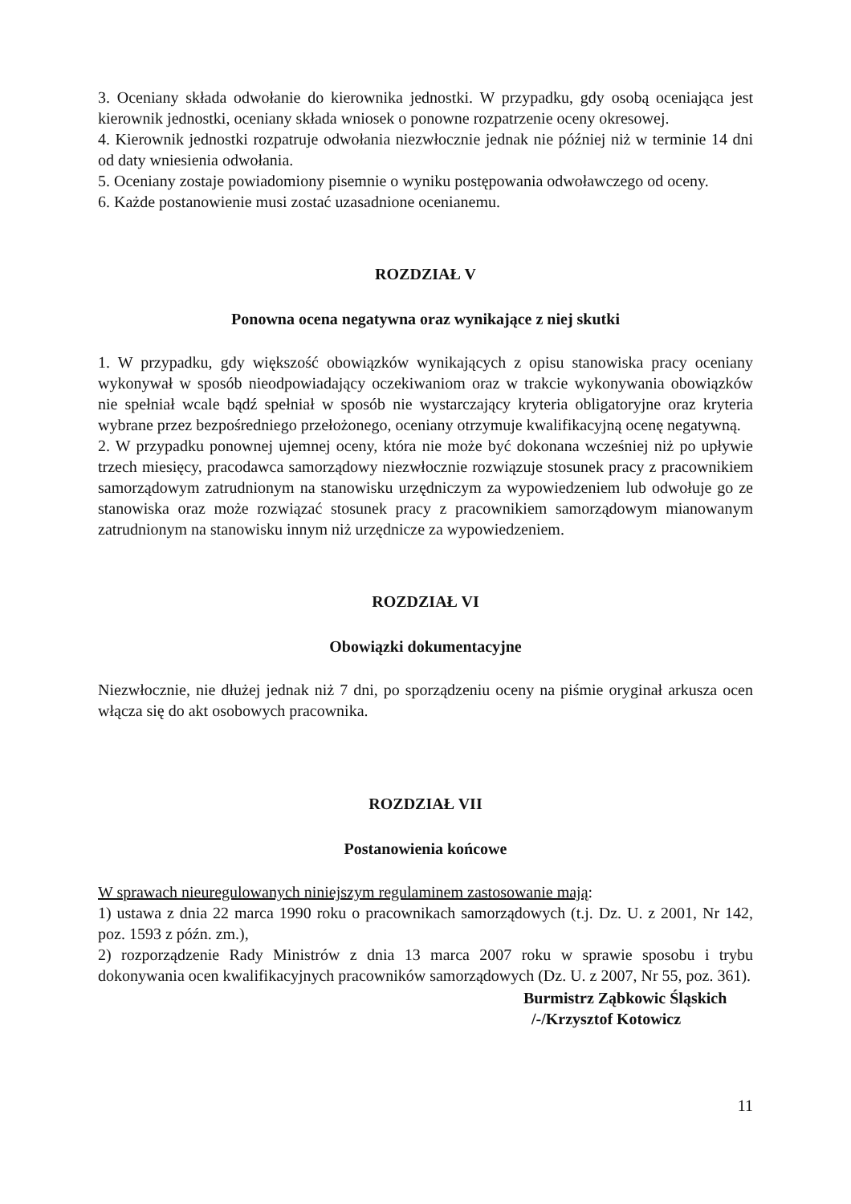3. Oceniany składa odwołanie do kierownika jednostki. W przypadku, gdy osobą oceniająca jest kierownik jednostki, oceniany składa wniosek o ponowne rozpatrzenie oceny okresowej.
4. Kierownik jednostki rozpatruje odwołania niezwłocznie jednak nie później niż w terminie 14 dni od daty wniesienia odwołania.
5. Oceniany zostaje powiadomiony pisemnie o wyniku postępowania odwoławczego od oceny.
6. Każde postanowienie musi zostać uzasadnione ocenianemu.
ROZDZIAŁ V
Ponowna ocena negatywna oraz wynikające z niej skutki
1. W przypadku, gdy większość obowiązków wynikających z opisu stanowiska pracy oceniany wykonywał w sposób nieodpowiadający oczekiwaniom oraz w trakcie wykonywania obowiązków nie spełniał wcale bądź spełniał w sposób nie wystarczający kryteria obligatoryjne oraz kryteria wybrane przez bezpośredniego przełożonego, oceniany otrzymuje kwalifikacyjną ocenę negatywną.
2. W przypadku ponownej ujemnej oceny, która nie może być dokonana wcześniej niż po upływie trzech miesięcy, pracodawca samorządowy niezwłocznie rozwiązuje stosunek pracy z pracownikiem samorządowym zatrudnionym na stanowisku urzędniczym za wypowiedzeniem lub odwołuje go ze stanowiska oraz może rozwiązać stosunek pracy z pracownikiem samorządowym mianowanym zatrudnionym na stanowisku innym niż urzędnicze za wypowiedzeniem.
ROZDZIAŁ VI
Obowiązki dokumentacyjne
Niezwłocznie, nie dłużej jednak niż 7 dni, po sporządzeniu oceny na piśmie oryginał arkusza ocen włącza się do akt osobowych pracownika.
ROZDZIAŁ VII
Postanowienia końcowe
W sprawach nieuregulowanych niniejszym regulaminem zastosowanie mają:
1) ustawa z dnia 22 marca 1990 roku o pracownikach samorządowych (t.j. Dz. U. z 2001, Nr 142, poz. 1593 z późn. zm.),
2) rozporządzenie Rady Ministrów z dnia 13 marca 2007 roku w sprawie sposobu i trybu dokonywania ocen kwalifikacyjnych pracowników samorządowych (Dz. U. z 2007, Nr 55, poz. 361).
Burmistrz Ząbkowic Śląskich
/-/Krzysztof Kotowicz
11